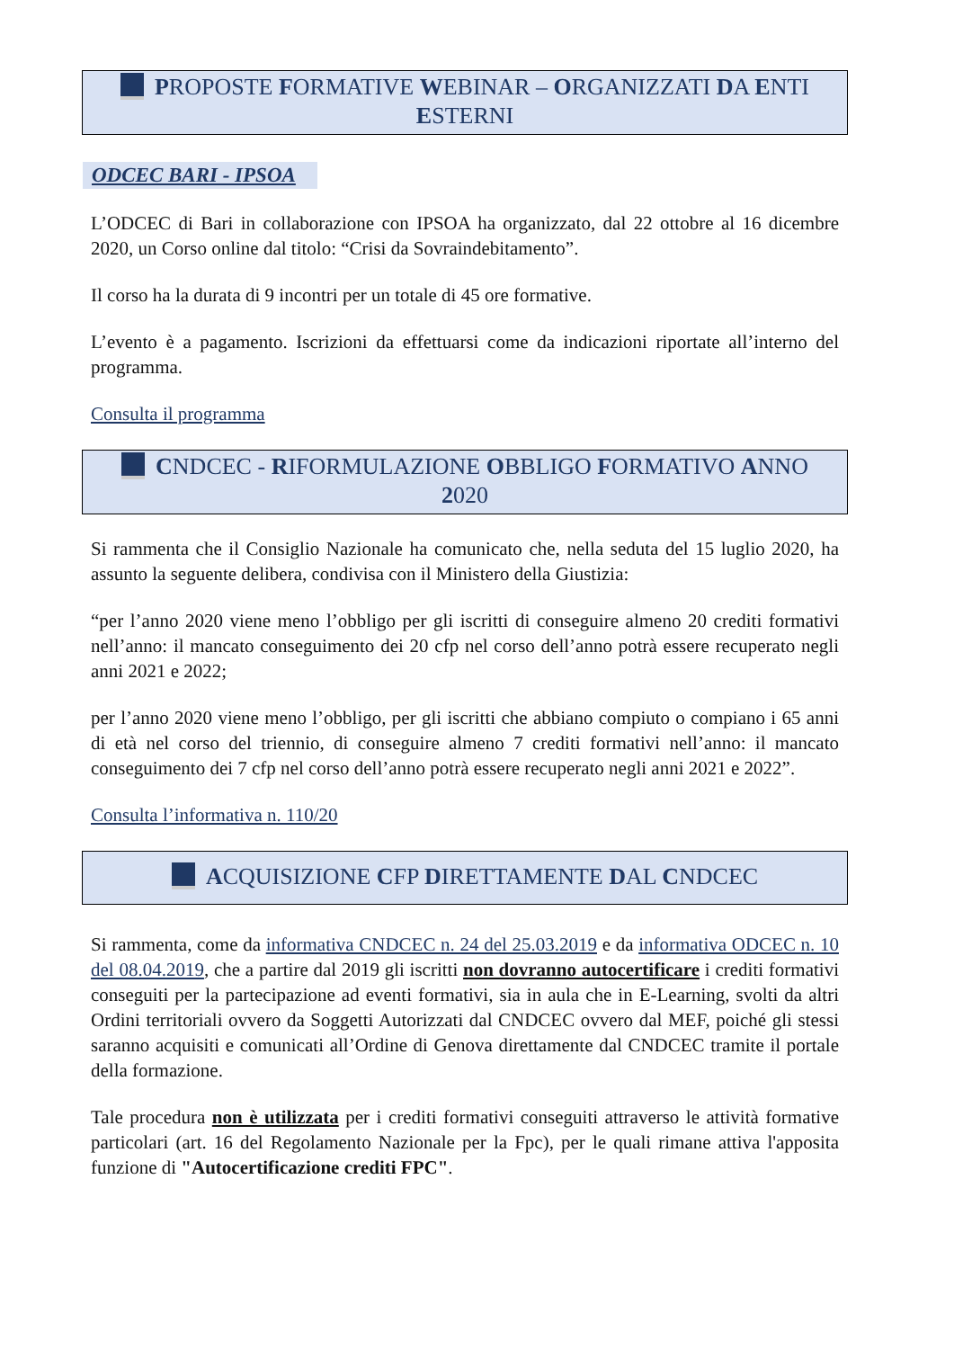PROPOSTE FORMATIVE WEBINAR – ORGANIZZATI DA ENTI ESTERNI
ODCEC BARI - IPSOA
L’ODCEC di Bari in collaborazione con IPSOA ha organizzato, dal 22 ottobre al 16 dicembre 2020, un Corso online dal titolo: “Crisi da Sovraindebitamento”.
Il corso ha la durata di 9 incontri per un totale di 45 ore formative.
L’evento è a pagamento. Iscrizioni da effettuarsi come da indicazioni riportate all’interno del programma.
Consulta il programma
CNDCEC - RIFORMULAZIONE OBBLIGO FORMATIVO ANNO 2020
Si rammenta che il Consiglio Nazionale ha comunicato che, nella seduta del 15 luglio 2020, ha assunto la seguente delibera, condivisa con il Ministero della Giustizia:
“per l’anno 2020 viene meno l’obbligo per gli iscritti di conseguire almeno 20 crediti formativi nell’anno: il mancato conseguimento dei 20 cfp nel corso dell’anno potrà essere recuperato negli anni 2021 e 2022;
per l’anno 2020 viene meno l’obbligo, per gli iscritti che abbiano compiuto o compiano i 65 anni di età nel corso del triennio, di conseguire almeno 7 crediti formativi nell’anno: il mancato conseguimento dei 7 cfp nel corso dell’anno potrà essere recuperato negli anni 2021 e 2022”.
Consulta l’informativa n. 110/20
ACQUISIZIONE CFP DIRETTAMENTE DAL CNDCEC
Si rammenta, come da informativa CNDCEC n. 24 del 25.03.2019 e da informativa ODCEC n. 10 del 08.04.2019, che a partire dal 2019 gli iscritti non dovranno autocertificare i crediti formativi conseguiti per la partecipazione ad eventi formativi, sia in aula che in E-Learning, svolti da altri Ordini territoriali ovvero da Soggetti Autorizzati dal CNDCEC ovvero dal MEF, poiché gli stessi saranno acquisiti e comunicati all’Ordine di Genova direttamente dal CNDCEC tramite il portale della formazione.
Tale procedura non è utilizzata per i crediti formativi conseguiti attraverso le attività formative particolari (art. 16 del Regolamento Nazionale per la Fpc), per le quali rimane attiva l'apposita funzione di "Autocertificazione crediti FPC".